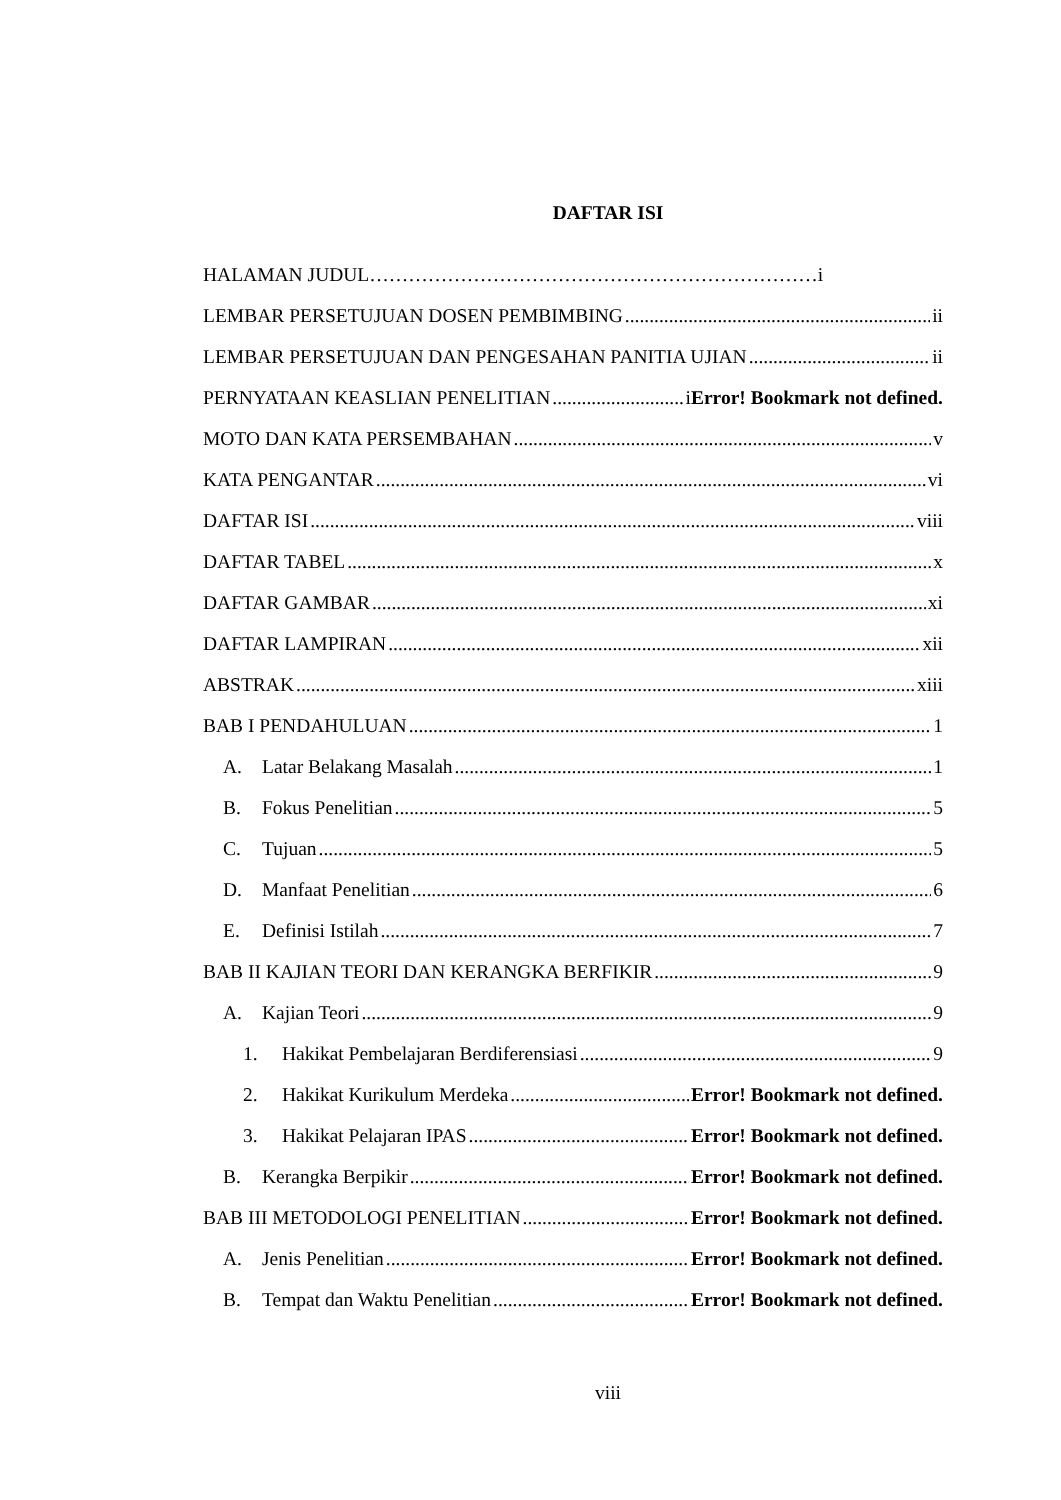DAFTAR ISI
HALAMAN JUDUL……………………………………………………………i
LEMBAR PERSETUJUAN DOSEN PEMBIMBING ii
LEMBAR PERSETUJUAN DAN PENGESAHAN PANITIA UJIAN ii
PERNYATAAN KEASLIAN PENELITIAN iError! Bookmark not defined.
MOTO DAN KATA PERSEMBAHAN v
KATA PENGANTAR vi
DAFTAR ISI viii
DAFTAR TABEL x
DAFTAR GAMBAR xi
DAFTAR LAMPIRAN xii
ABSTRAK xiii
BAB I PENDAHULUAN 1
A. Latar Belakang Masalah 1
B. Fokus Penelitian 5
C. Tujuan 5
D. Manfaat Penelitian 6
E. Definisi Istilah 7
BAB II KAJIAN TEORI DAN KERANGKA BERFIKIR 9
A. Kajian Teori 9
1. Hakikat Pembelajaran Berdiferensiasi 9
2. Hakikat Kurikulum Merdeka Error! Bookmark not defined.
3. Hakikat Pelajaran IPAS Error! Bookmark not defined.
B. Kerangka Berpikir Error! Bookmark not defined.
BAB III METODOLOGI PENELITIAN Error! Bookmark not defined.
A. Jenis Penelitian Error! Bookmark not defined.
B. Tempat dan Waktu Penelitian Error! Bookmark not defined.
viii